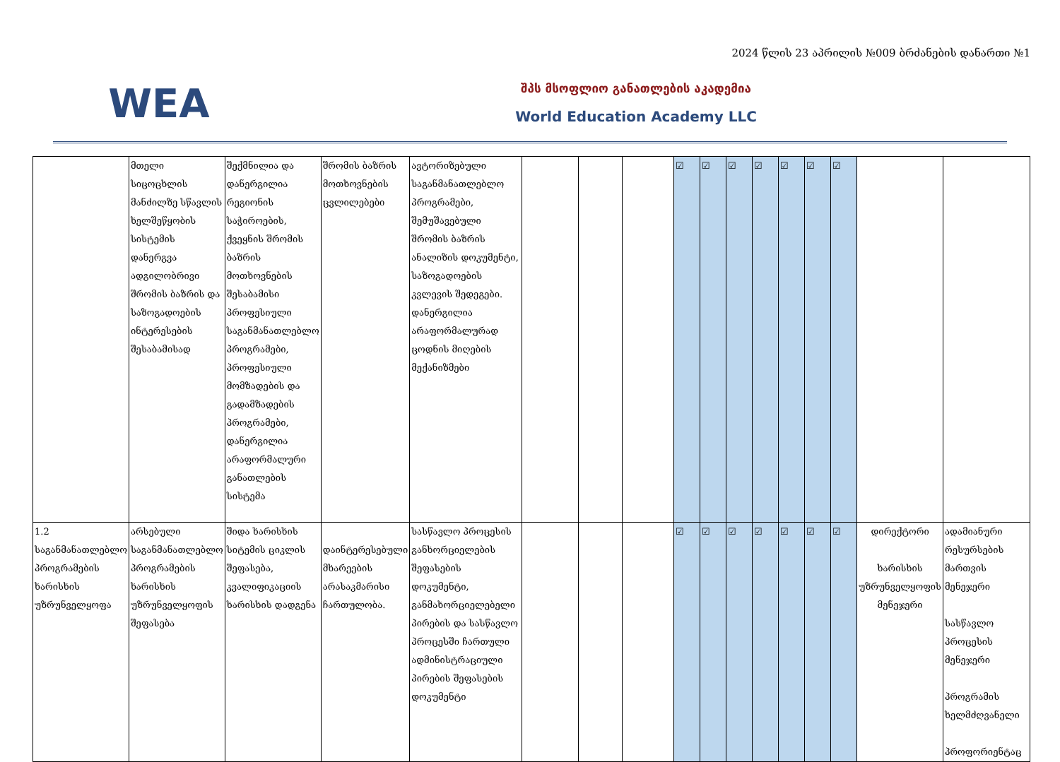2024 წლის 23 აპრილის №009 ბრძანების დანართი №1
WEA
შპს მსოფლიო განათლების აკადემია
World Education Academy LLC
| | მთელი სიცოცხლის მანძილზე სწავლის ხელშეწყობის სისტემის დანერგვა ადგილობრივი შრომის ბაზრის და საზოგადოების ინტერესების შესაბამისად | შექმნილია და დანერგილია რეგიონის საჭიროების, ქვეყნის შრომის ბაზრის მოთხოვნების შესაბამისი პროფესიული საგანმანათლებლო პროგრამები, პროფესიული მომზადების და გადამზადების პროგრამები, დანერგილია არაფორმალური განათლების სისტემა | შრომის ბაზრის მოთხოვნების ცვლილებები | ავტორიზებული საგანმანათლებლო პროგრამები, შემუშავებული შრომის ბაზრის ანალიზის დოკუმენტი, საზოგადოების კვლევის შედეგები. დანერგილია არაფორმალურად ცოდნის მიღების მექანიზმები | | | | ☑ | ☑ | ☑ | ☑ | ☑ | ☑ | ☑ | | |
| 1.2 საგანმანათლებლო პროგრამების ხარისხის უზრუნველყოფა | არსებული საგანმანათლებლო პროგრამების ხარისხის უზრუნველყოფის შეფასება | შიდა ხარისხის სიტემის ციკლის შეფასება, კვალიფიკაციის ხარისხის დადგენა | დაინტერესებული მხარეების არასაკმარისი ჩართულობა. | სასწავლო პროცესის განხორციელების შეფასების დოკუმენტი, განმახორციელებელი პირების და სასწავლო პროცესში ჩართული ადმინისტრაციული პირების შეფასების დოკუმენტი | | | | ☑ | ☑ | ☑ | ☑ | ☑ | ☑ | ☑ | დირექტორი ხარისხის უზრუნველყოფის მენეჯერი | ადამიანური რესურსების მართვის მენეჯერი სასწავლო პროცესის მენეჯერი პროგრამის ხელმძღვანელი პროფორიენტაც |